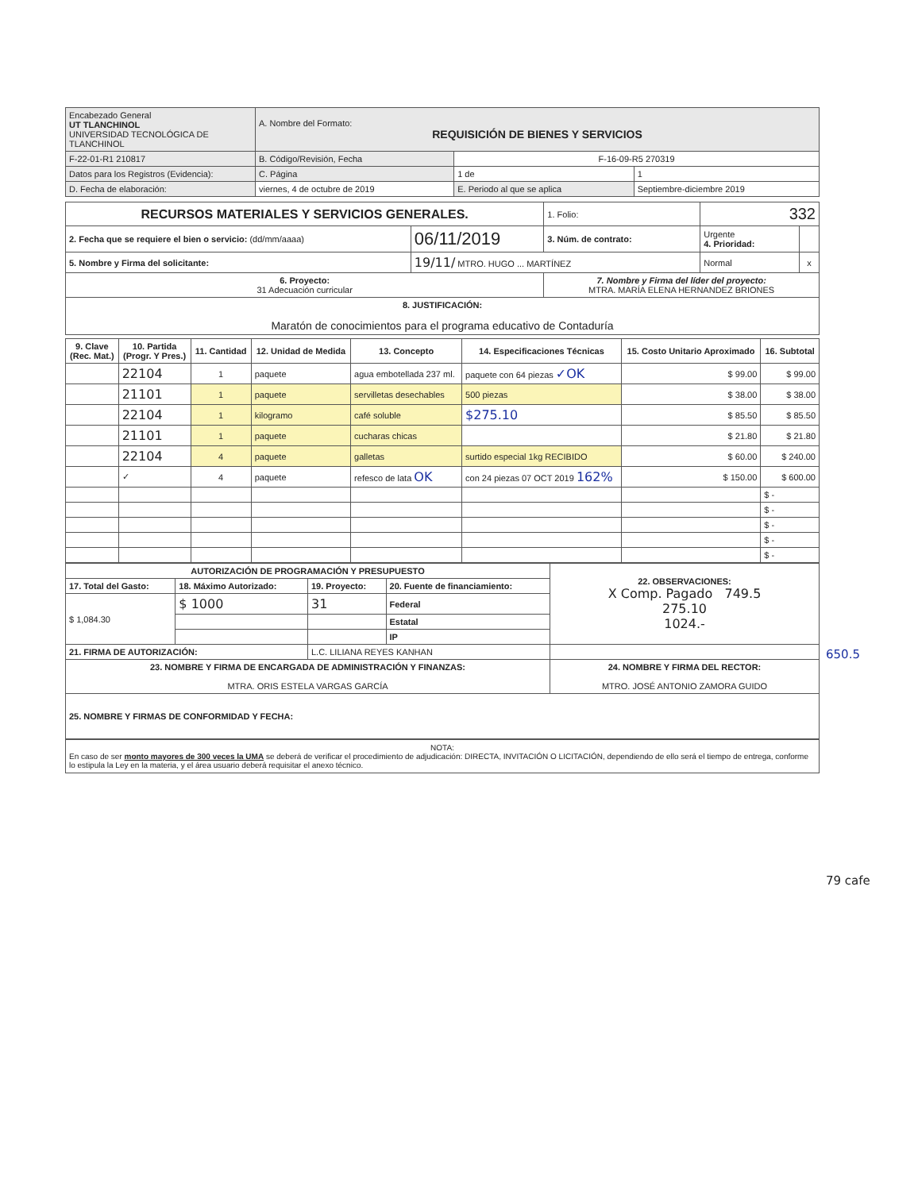| Encabezado General UT TLANCHINOL UNIVERSIDAD TECNOLÓGICA DE TLANCHINOL | A. Nombre del Formato: REQUISICIÓN DE BIENES Y SERVICIOS | | |
| F-22-01-R1 210817 | B. Código/Revisión, Fecha | F-16-09-R5 270319 | |
| Datos para los Registros (Evidencia): | C. Página | 1 de | 1 |
| D. Fecha de elaboración: | viernes, 4 de octubre de 2019 | E. Periodo al que se aplica | Septiembre-diciembre 2019 |
| RECURSOS MATERIALES Y SERVICIOS GENERALES. | | | 1. Folio: | 332 | |
| 2. Fecha que se requiere el bien o servicio: (dd/mm/aaaa) | 06/11/2019 | 3. Núm. de contrato: | | Urgente 4. Prioridad: | |
| 5. Nombre y Firma del solicitante: | 19/11/ MTRO. HUGO ... MARTÍNEZ | | | Normal | x |
| 6. Proyecto: 31 Adecuación curricular | | 7. Nombre y Firma del líder del proyecto: MTRA. MARÍA ELENA HERNANDEZ BRIONES | | | |
| 8. JUSTIFICACIÓN: Maratón de conocimientos para el programa educativo de Contaduría | | | | | |
| 9. Clave (Rec. Mat.) | 10. Partida (Progr. Y Pres.) | 11. Cantidad | 12. Unidad de Medida | 13. Concepto | 14. Especificaciones Técnicas | 15. Costo Unitario Aproximado | 16. Subtotal |
| --- | --- | --- | --- | --- | --- | --- | --- |
| | 22104 | 1 | paquete | agua embotellada 237 ml. | paquete con 64 piezas ✓OK | $ 99.00 | $ 99.00 |
| | 21101 | 1 | paquete | servilletas desechables | 500 piezas | $ 38.00 | $ 38.00 |
| | 22104 | 1 | kilogramo | café soluble | $275.10 | $ 85.50 | $ 85.50 |
| | 21101 | 1 | paquete | cucharas chicas | | $ 21.80 | $ 21.80 |
| | 22104 | 4 | paquete | galletas | surtido especial 1kg RECIBIDO | $ 60.00 | $ 240.00 |
| | ✓ | 4 | paquete | refesco de lata OK | con 24 piezas 07 OCT 2019 162% | $ 150.00 | $ 600.00 |
| | | | | | | | $ - |
| | | | | | | | $ - |
| | | | | | | | $ - |
| | | | | | | | $ - |
| | | | | | | | $ - |
| AUTORIZACIÓN DE PROGRAMACIÓN Y PRESUPUESTO | | | | 22. OBSERVACIONES: X Comp. Pagado 749.5 275.10 1024.- |
| 17. Total del Gasto: | 18. Máximo Autorizado: | 19. Proyecto: | 20. Fuente de financiamiento: | |
| $ 1,084.30 | $ 1000 | 31 | Federal | |
| | | | Estatal | |
| | | | IP | |
| 21. FIRMA DE AUTORIZACIÓN: | | L.C. LILIANA REYES KANHAN | | |
| 23. NOMBRE Y FIRMA DE ENCARGADA DE ADMINISTRACIÓN Y FINANZAS: MTRA. ORIS ESTELA VARGAS GARCÍA | | | | 24. NOMBRE Y FIRMA DEL RECTOR: MTRO. JOSÉ ANTONIO ZAMORA GUIDO |
| 25. NOMBRE Y FIRMAS DE CONFORMIDAD Y FECHA: | | | | |
NOTA:
En caso de ser monto mayores de 300 veces la UMA se deberá de verificar el procedimiento de adjudicación: DIRECTA, INVITACIÓN O LICITACIÓN, dependiendo de ello será el tiempo de entrega, conforme lo estipula la Ley en la materia, y el área usuario deberá requisitar el anexo técnico.
650.5
79 cafe